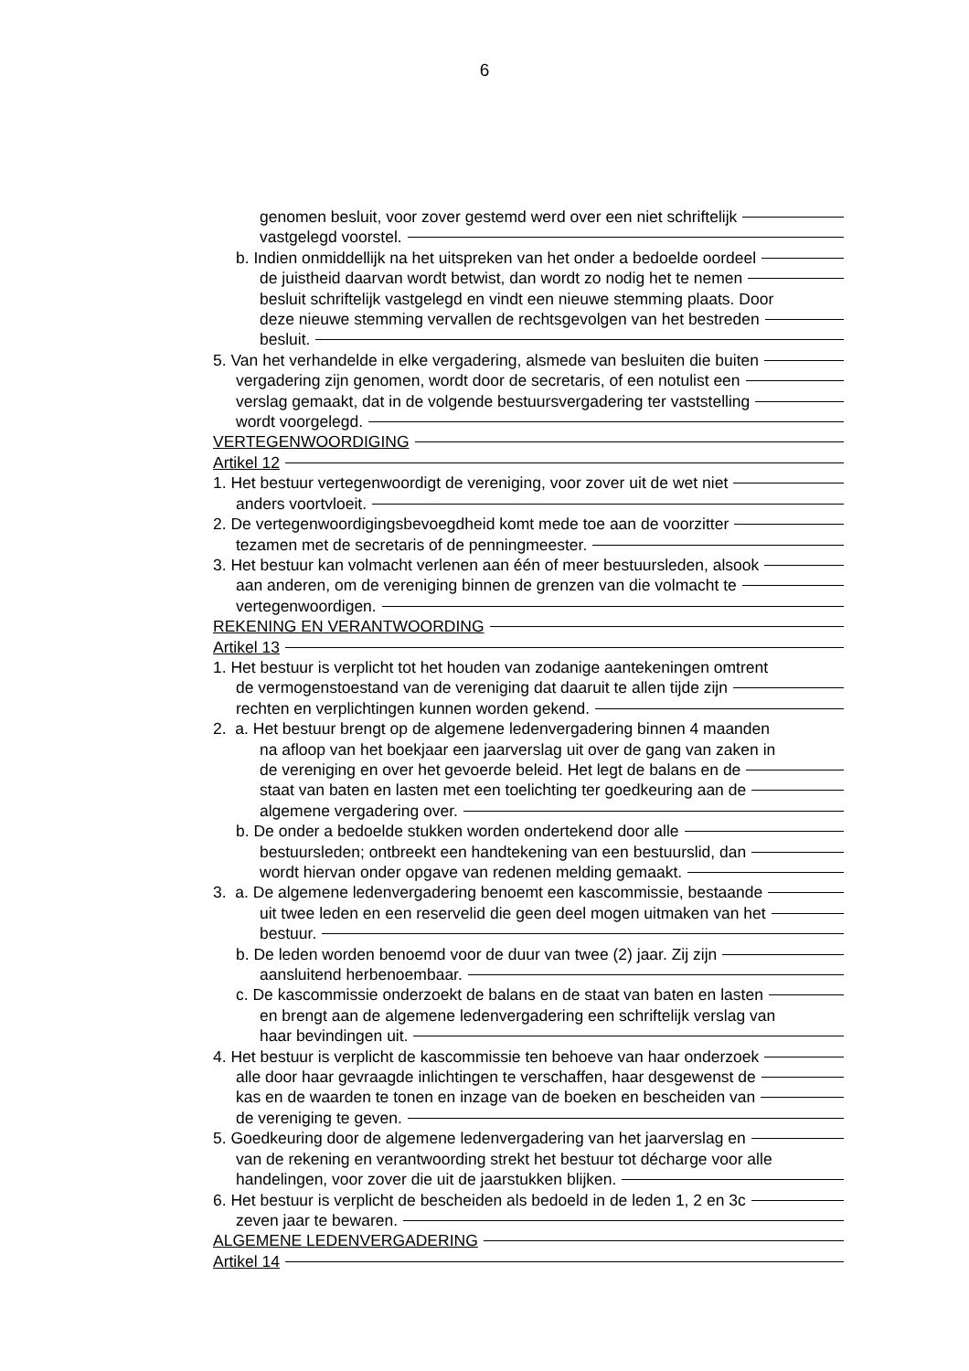6
genomen besluit, voor zover gestemd werd over een niet schriftelijk
vastgelegd voorstel.
b. Indien onmiddellijk na het uitspreken van het onder a bedoelde oordeel
de juistheid daarvan wordt betwist, dan wordt zo nodig het te nemen
besluit schriftelijk vastgelegd en vindt een nieuwe stemming plaats. Door
deze nieuwe stemming vervallen de rechtsgevolgen van het bestreden
besluit.
5. Van het verhandelde in elke vergadering, alsmede van besluiten die buiten
vergadering zijn genomen, wordt door de secretaris, of een notulist een
verslag gemaakt, dat in de volgende bestuursvergadering ter vaststelling
wordt voorgelegd.
VERTEGENWOORDIGING
Artikel 12
1. Het bestuur vertegenwoordigt de vereniging, voor zover uit de wet niet
anders voortvloeit.
2. De vertegenwoordigingsbevoegdheid komt mede toe aan de voorzitter
tezamen met de secretaris of de penningmeester.
3. Het bestuur kan volmacht verlenen aan één of meer bestuursleden, alsook
aan anderen, om de vereniging binnen de grenzen van die volmacht te
vertegenwoordigen.
REKENING EN VERANTWOORDING
Artikel 13
1. Het bestuur is verplicht tot het houden van zodanige aantekeningen omtrent
de vermogenstoestand van de vereniging dat daaruit te allen tijde zijn
rechten en verplichtingen kunnen worden gekend.
2. a. Het bestuur brengt op de algemene ledenvergadering binnen 4 maanden
na afloop van het boekjaar een jaarverslag uit over de gang van zaken in
de vereniging en over het gevoerde beleid. Het legt de balans en de
staat van baten en lasten met een toelichting ter goedkeuring aan de
algemene vergadering over.
b. De onder a bedoelde stukken worden ondertekend door alle
bestuursleden; ontbreekt een handtekening van een bestuurslid, dan
wordt hiervan onder opgave van redenen melding gemaakt.
3. a. De algemene ledenvergadering benoemt een kascommissie, bestaande
uit twee leden en een reservelid die geen deel mogen uitmaken van het
bestuur.
b. De leden worden benoemd voor de duur van twee (2) jaar. Zij zijn
aansluitend herbenoembaar.
c. De kascommissie onderzoekt de balans en de staat van baten en lasten
en brengt aan de algemene ledenvergadering een schriftelijk verslag van
haar bevindingen uit.
4. Het bestuur is verplicht de kascommissie ten behoeve van haar onderzoek
alle door haar gevraagde inlichtingen te verschaffen, haar desgewenst de
kas en de waarden te tonen en inzage van de boeken en bescheiden van
de vereniging te geven.
5. Goedkeuring door de algemene ledenvergadering van het jaarverslag en
van de rekening en verantwoording strekt het bestuur tot décharge voor alle
handelingen, voor zover die uit de jaarstukken blijken.
6. Het bestuur is verplicht de bescheiden als bedoeld in de leden 1, 2 en 3c
zeven jaar te bewaren.
ALGEMENE LEDENVERGADERING
Artikel 14